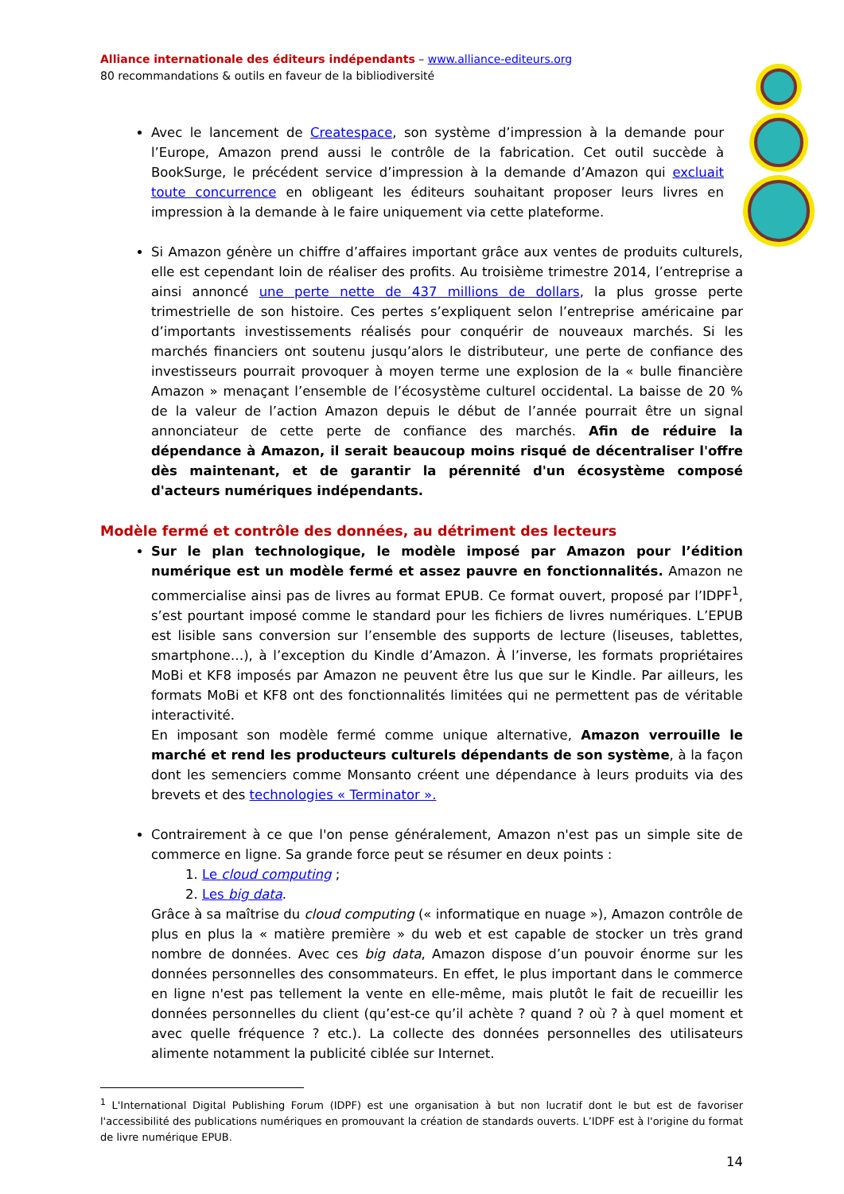Alliance internationale des éditeurs indépendants – www.alliance-editeurs.org
80 recommandations & outils en faveur de la bibliodiversité
Avec le lancement de Createspace, son système d’impression à la demande pour l’Europe, Amazon prend aussi le contrôle de la fabrication. Cet outil succède à BookSurge, le précédent service d’impression à la demande d’Amazon qui excluait toute concurrence en obligeant les éditeurs souhaitant proposer leurs livres en impression à la demande à le faire uniquement via cette plateforme.
Si Amazon génère un chiffre d’affaires important grâce aux ventes de produits culturels, elle est cependant loin de réaliser des profits. Au troisième trimestre 2014, l’entreprise a ainsi annoncé une perte nette de 437 millions de dollars, la plus grosse perte trimestrielle de son histoire. Ces pertes s’expliquent selon l’entreprise américaine par d’importants investissements réalisés pour conquérir de nouveaux marchés. Si les marchés financiers ont soutenu jusqu’alors le distributeur, une perte de confiance des investisseurs pourrait provoquer à moyen terme une explosion de la « bulle financière Amazon » menaçant l’ensemble de l’écosystème culturel occidental. La baisse de 20 % de la valeur de l’action Amazon depuis le début de l’année pourrait être un signal annonciateur de cette perte de confiance des marchés. Afin de réduire la dépendance à Amazon, il serait beaucoup moins risqué de décentraliser l'offre dès maintenant, et de garantir la pérennité d'un écosystème composé d'acteurs numériques indépendants.
Modèle fermé et contrôle des données, au détriment des lecteurs
Sur le plan technologique, le modèle imposé par Amazon pour l’édition numérique est un modèle fermé et assez pauvre en fonctionnalités. Amazon ne commercialise ainsi pas de livres au format EPUB. Ce format ouvert, proposé par l’IDPF<sup>1</sup>, s’est pourtant imposé comme le standard pour les fichiers de livres numériques. L’EPUB est lisible sans conversion sur l’ensemble des supports de lecture (liseuses, tablettes, smartphone…), à l’exception du Kindle d’Amazon. À l’inverse, les formats propriétaires MoBi et KF8 imposés par Amazon ne peuvent être lus que sur le Kindle. Par ailleurs, les formats MoBi et KF8 ont des fonctionnalités limitées qui ne permettent pas de véritable interactivité.
En imposant son modèle fermé comme unique alternative, Amazon verrouille le marché et rend les producteurs culturels dépendants de son système, à la façon dont les semenciers comme Monsanto créent une dépendance à leurs produits via des brevets et des technologies « Terminator ».
Contrairement à ce que l'on pense généralement, Amazon n'est pas un simple site de commerce en ligne. Sa grande force peut se résumer en deux points :
1. Le cloud computing ;
2. Les big data.
Grâce à sa maîtrise du cloud computing (« informatique en nuage »), Amazon contrôle de plus en plus la « matière première » du web et est capable de stocker un très grand nombre de données. Avec ces big data, Amazon dispose d’un pouvoir énorme sur les données personnelles des consommateurs. En effet, le plus important dans le commerce en ligne n'est pas tellement la vente en elle-même, mais plutôt le fait de recueillir les données personnelles du client (qu’est-ce qu’il achète ? quand ? où ? à quel moment et avec quelle fréquence ? etc.). La collecte des données personnelles des utilisateurs alimente notamment la publicité ciblée sur Internet.
<sup>1</sup> L'International Digital Publishing Forum (IDPF) est une organisation à but non lucratif dont le but est de favoriser l'accessibilité des publications numériques en promouvant la création de standards ouverts. L’IDPF est à l'origine du format de livre numérique EPUB.
14